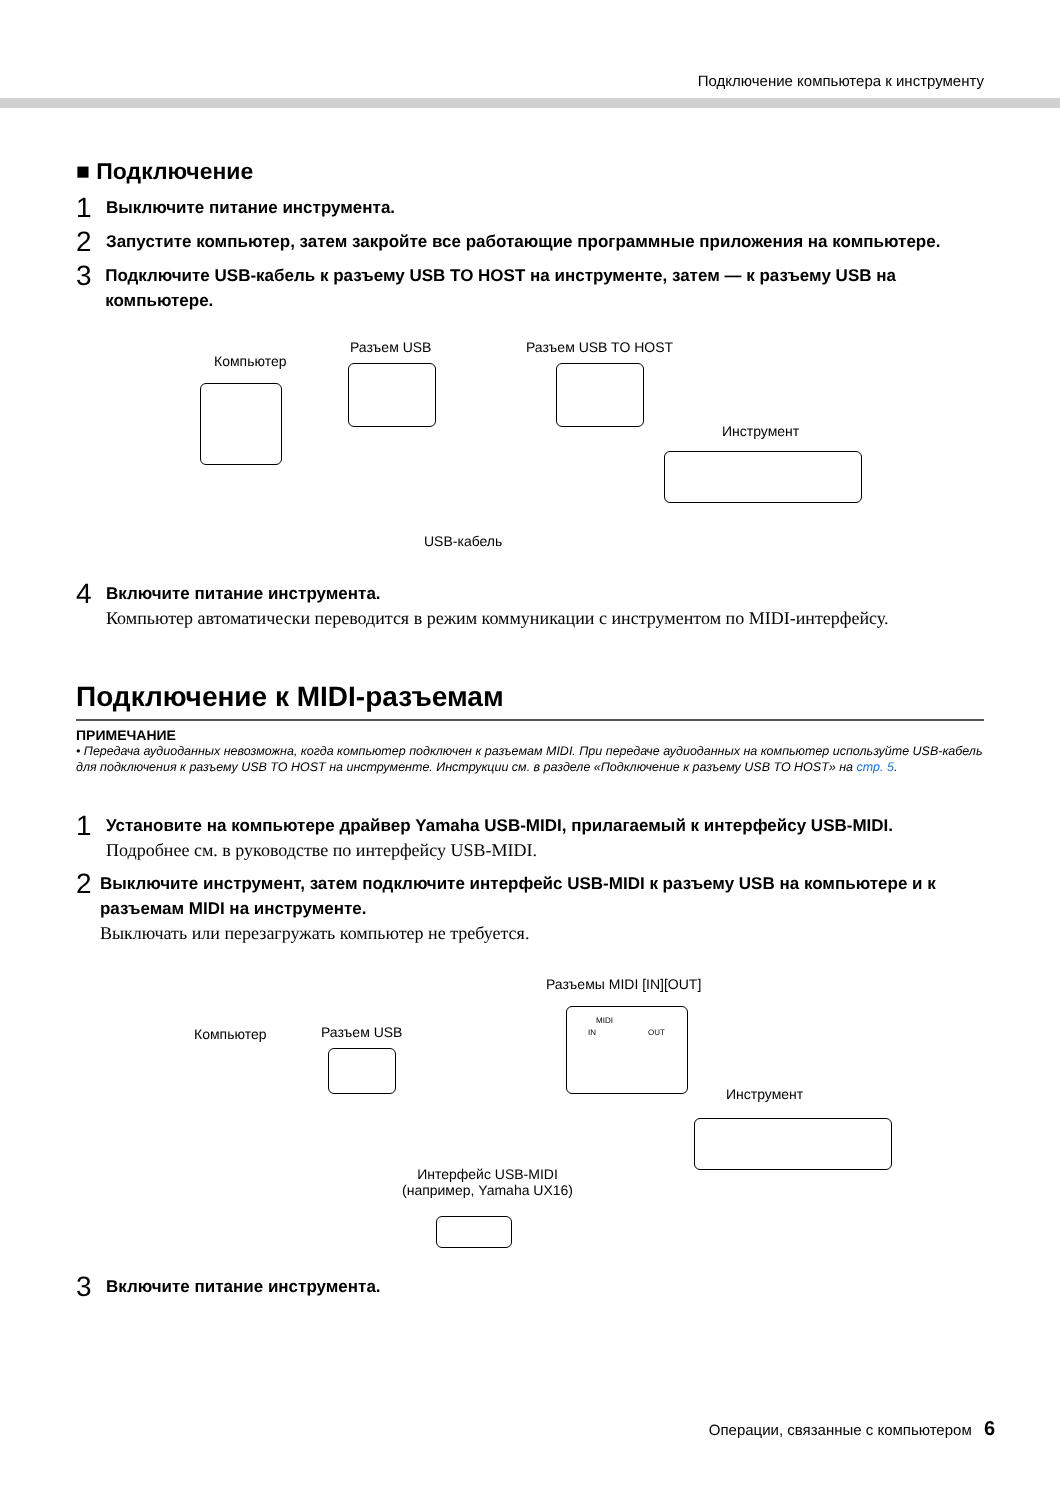Подключение компьютера к инструменту
■ Подключение
1
Выключите питание инструмента.
2
Запустите компьютер, затем закройте все работающие программные приложения на компьютере.
3
Подключите USB-кабель к разъему USB TO HOST на инструменте, затем — к разъему USB на компьютере.
Компьютер
Разъем USB Разъем USB TO HOST
Инструмент
USB-кабель
4
Включите питание инструмента.
Компьютер автоматически переводится в режим коммуникации с инструментом по MIDI-интерфейсу.
Подключение к MIDI-разъемам
ПРИМЕЧАНИЕ
• Передача аудиоданных невозможна, когда компьютер подключен к разъемам MIDI. При передаче аудиоданных на компьютер используйте USB-кабель для подключения к разъему USB TO HOST на инструменте. Инструкции см. в разделе «Подключение к разъему USB TO HOST» на стр. 5.
1
Установите на компьютере драйвер Yamaha USB-MIDI, прилагаемый к интерфейсу USB-MIDI.
Подробнее см. в руководстве по интерфейсу USB-MIDI.
2
Выключите инструмент, затем подключите интерфейс USB-MIDI к разъему USB на компьютере и к разъемам MIDI на инструменте.
Выключать или перезагружать компьютер не требуется.
Разъемы MIDI [IN][OUT]
Компьютер Разъем USB
Инструмент
Интерфейс USB-MIDI
(например, Yamaha UX16)
MIDI
IN OUT
3
Включите питание инструмента.
Операции, связанные с компьютером 6